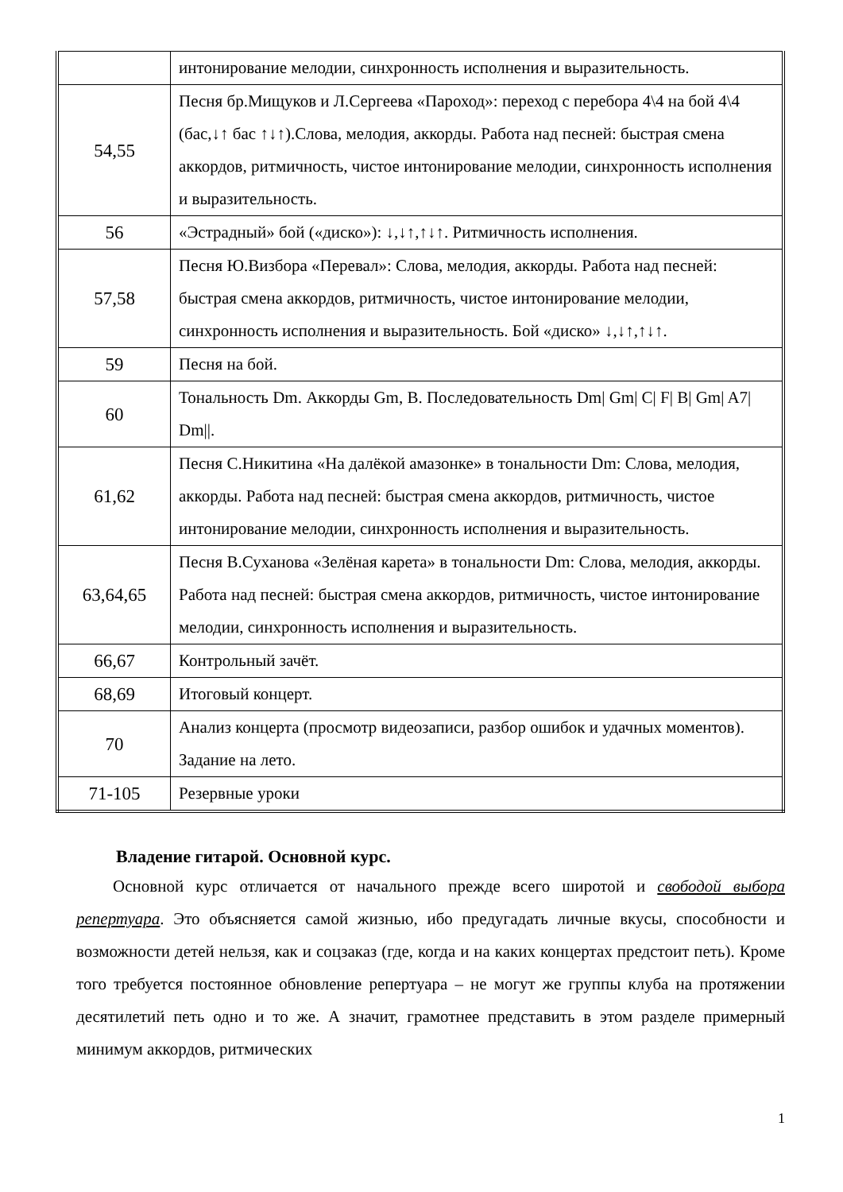| | интонирование мелодии, синхронность исполнения и выразительность. |
| 54,55 | Песня бр.Мищуков и Л.Сергеева «Пароход»: переход с перебора 4\4 на бой 4\4 (бас,↓↑ бас ↑↓↑).Слова, мелодия, аккорды. Работа над песней: быстрая смена аккордов, ритмичность, чистое интонирование мелодии, синхронность исполнения и выразительность. |
| 56 | «Эстрадный» бой («диско»): ↓,↓↑,↑↓↑. Ритмичность исполнения. |
| 57,58 | Песня Ю.Визбора «Перевал»: Слова, мелодия, аккорды. Работа над песней: быстрая смена аккордов, ритмичность, чистое интонирование мелодии, синхронность исполнения и выразительность. Бой «диско» ↓,↓↑,↑↓↑. |
| 59 | Песня на бой. |
| 60 | Тональность Dm. Аккорды Gm, B. Последовательность Dm/ Gm/ C/ F/ B/ Gm/ A7/ Dm//. |
| 61,62 | Песня С.Никитина «На далёкой амазонке» в тональности Dm: Слова, мелодия, аккорды. Работа над песней: быстрая смена аккордов, ритмичность, чистое интонирование мелодии, синхронность исполнения и выразительность. |
| 63,64,65 | Песня В.Суханова «Зелёная карета» в тональности Dm: Слова, мелодия, аккорды. Работа над песней: быстрая смена аккордов, ритмичность, чистое интонирование мелодии, синхронность исполнения и выразительность. |
| 66,67 | Контрольный зачёт. |
| 68,69 | Итоговый концерт. |
| 70 | Анализ концерта (просмотр видеозаписи, разбор ошибок и удачных моментов). Задание на лето. |
| 71-105 | Резервные уроки |
Владение гитарой. Основной курс.
Основной курс отличается от начального прежде всего широтой и свободой выбора репертуара. Это объясняется самой жизнью, ибо предугадать личные вкусы, способности и возможности детей нельзя, как и соцзаказ (где, когда и на каких концертах предстоит петь). Кроме того требуется постоянное обновление репертуара – не могут же группы клуба на протяжении десятилетий петь одно и то же. А значит, грамотнее представить в этом разделе примерный минимум аккордов, ритмических
1